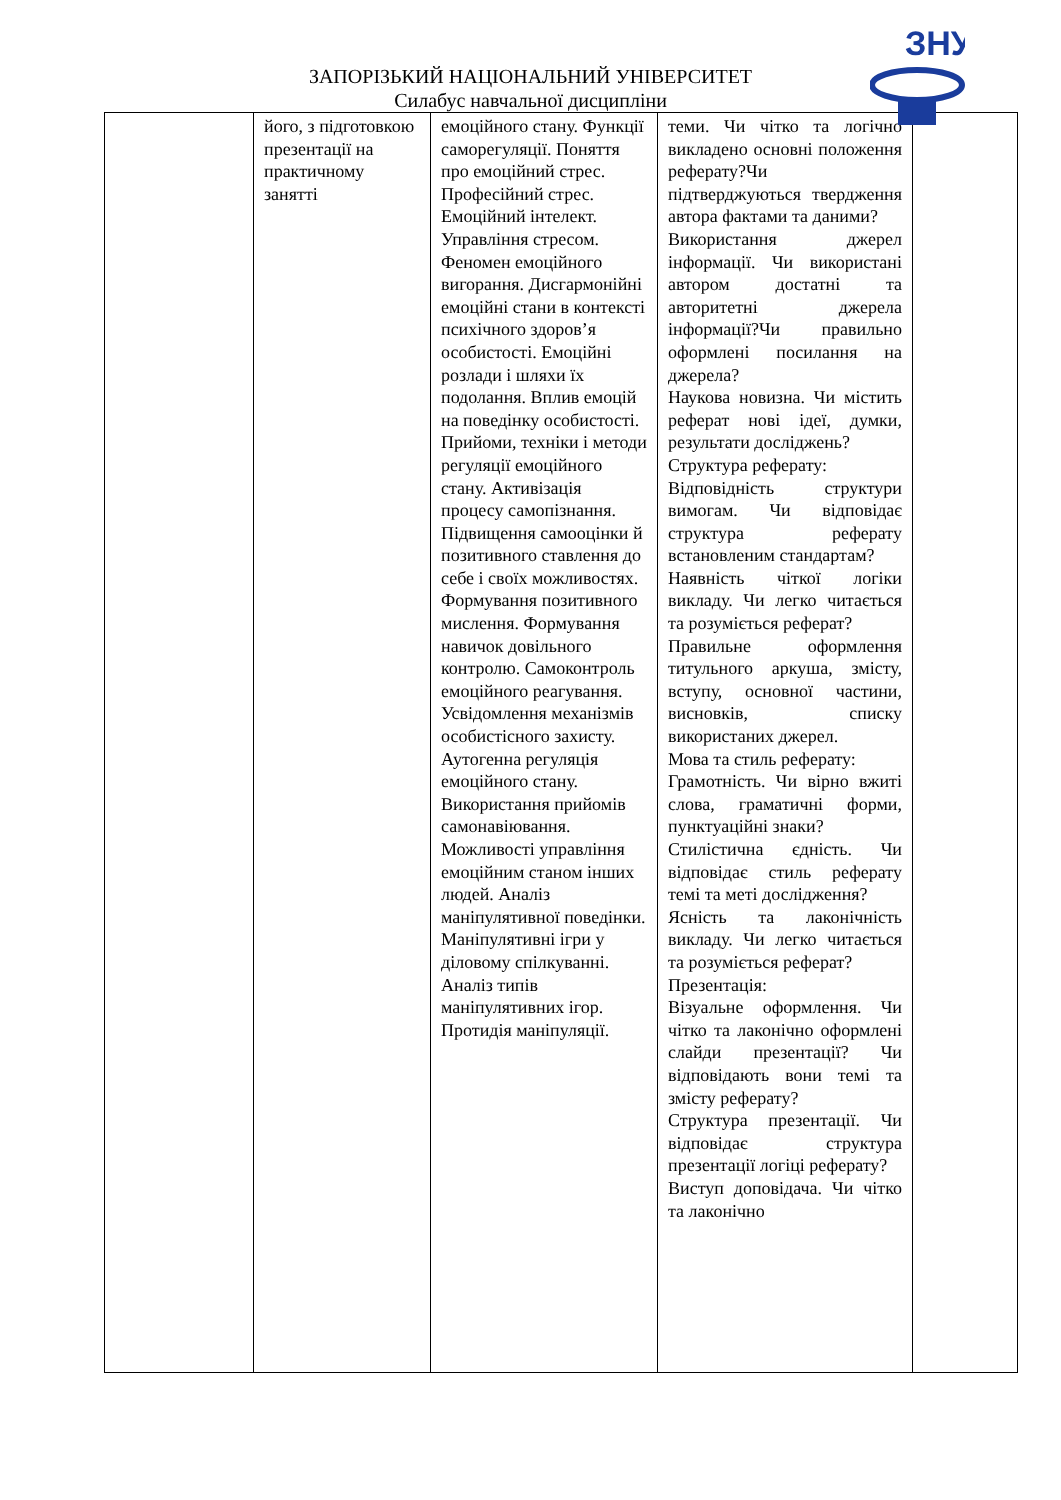ЗНУ
ЗАПОРІЗЬКИЙ НАЦІОНАЛЬНИЙ УНІВЕРСИТЕТ
Силабус навчальної дисципліни
| | його, з підготовкою презентації на практичному занятті | емоційного стану. Функції саморегуляції. Поняття про емоційний стрес. Професійний стрес. Емоційний інтелект. Управління стресом. Феномен емоційного вигорання. Дисгармонійні емоційні стани в контексті психічного здоров’я особистості. Емоційні розлади і шляхи їх подолання. Вплив емоцій на поведінку особистості. Прийоми, техніки і методи регуляції емоційного стану. Активізація процесу самопізнання. Підвищення самооцінки й позитивного ставлення до себе і своїх можливостях. Формування позитивного мислення. Формування навичок довільного контролю. Самоконтроль емоційного реагування. Усвідомлення механізмів особистісного захисту. Аутогенна регуляція емоційного стану. Використання прийомів самонавіювання. Можливості управління емоційним станом інших людей. Аналіз маніпулятивної поведінки. Маніпулятивні ігри у діловому спілкуванні. Аналіз типів маніпулятивних ігор. Протидія маніпуляції. | теми. Чи чітко та логічно викладено основні положення реферату?Чи підтверджуються твердження автора фактами та даними? Використання джерел інформації. Чи використані автором достатні та авторитетні джерела інформації?Чи правильно оформлені посилання на джерела? Наукова новизна. Чи містить реферат нові ідеї, думки, результати досліджень? Структура реферату: Відповідність структури вимогам. Чи відповідає структура реферату встановленим стандартам? Наявність чіткої логіки викладу. Чи легко читається та розуміється реферат? Правильне оформлення титульного аркуша, змісту, вступу, основної частини, висновків, списку використаних джерел. Мова та стиль реферату: Грамотність. Чи вірно вжиті слова, граматичні форми, пунктуаційні знаки? Стилістична єдність. Чи відповідає стиль реферату темі та меті дослідження? Ясність та лаконічність викладу. Чи легко читається та розуміється реферат? Презентація: Візуальне оформлення. Чи чітко та лаконічно оформлені слайди презентації? Чи відповідають вони темі та змісту реферату? Структура презентації. Чи відповідає структура презентації логіці реферату? Виступ доповідача. Чи чітко та лаконічно | |